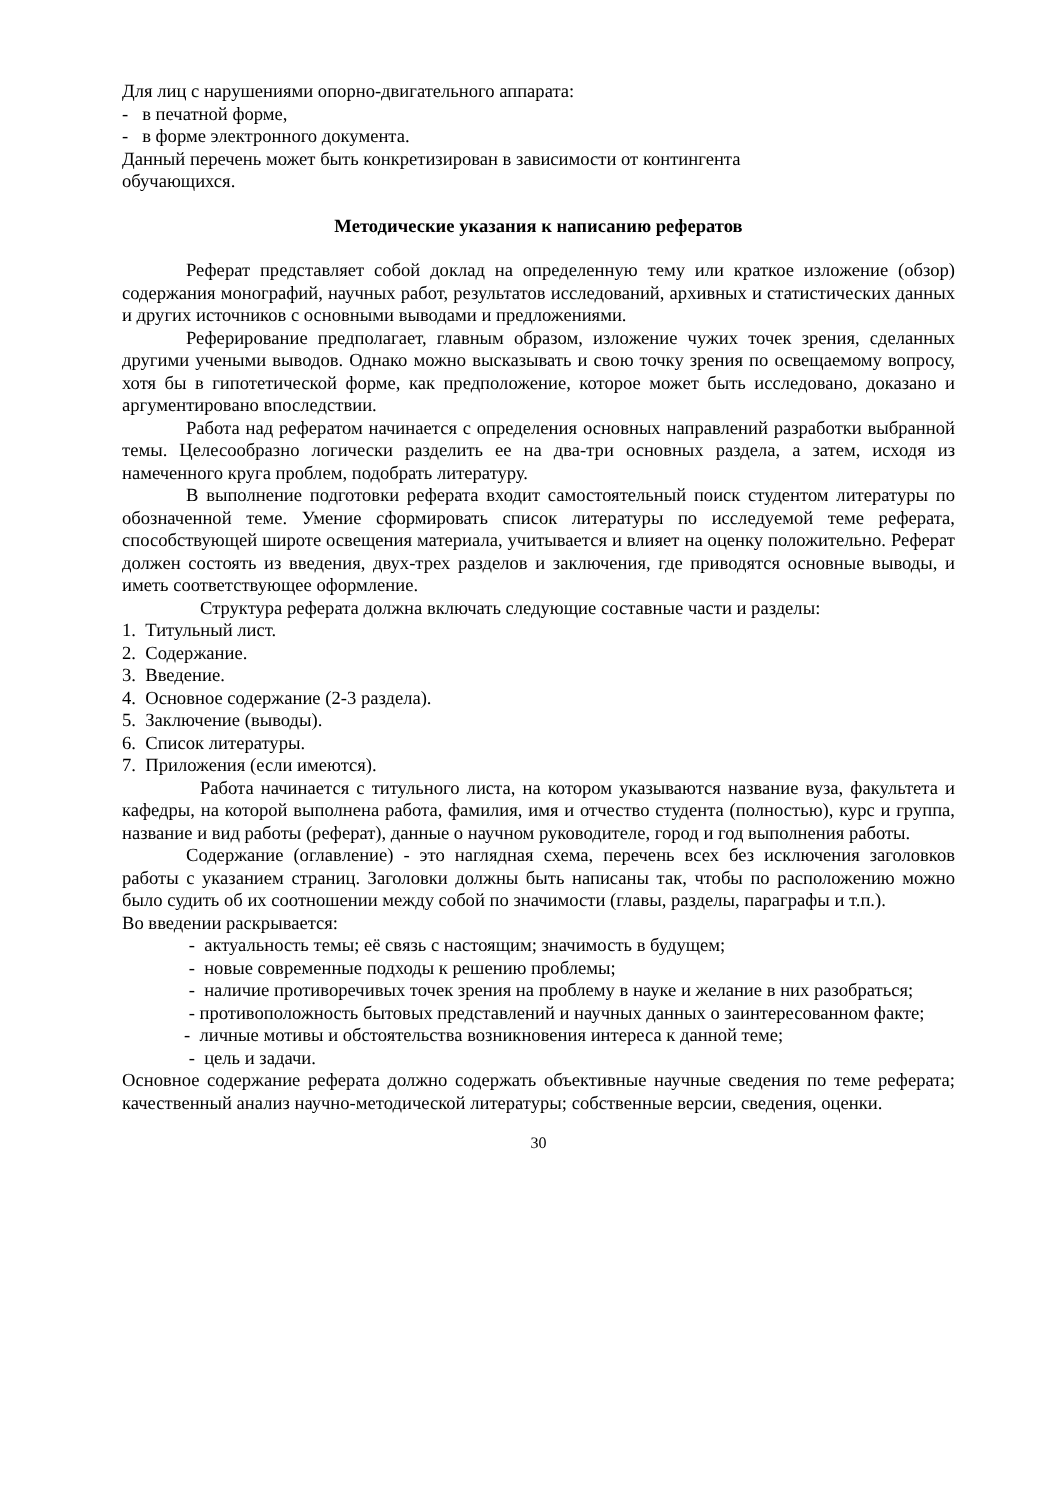Для лиц с нарушениями опорно-двигательного аппарата:
- в печатной форме,
- в форме электронного документа.
Данный перечень может быть конкретизирован в зависимости от контингента
обучающихся.
Методические указания к написанию рефератов
Реферат представляет собой доклад на определенную тему или краткое изложение (обзор) содержания монографий, научных работ, результатов исследований, архивных и статистических данных и других источников с основными выводами и предложениями.
Реферирование предполагает, главным образом, изложение чужих точек зрения, сделанных другими учеными выводов. Однако можно высказывать и свою точку зрения по освещаемому вопросу, хотя бы в гипотетической форме, как предположение, которое может быть исследовано, доказано и аргументировано впоследствии.
Работа над рефератом начинается с определения основных направлений разработки выбранной темы. Целесообразно логически разделить ее на два-три основных раздела, а затем, исходя из намеченного круга проблем, подобрать литературу.
В выполнение подготовки реферата входит самостоятельный поиск студентом литературы по обозначенной теме. Умение сформировать список литературы по исследуемой теме реферата, способствующей широте освещения материала, учитывается и влияет на оценку положительно. Реферат должен состоять из введения, двух-трех разделов и заключения, где приводятся основные выводы, и иметь соответствующее оформление.
Структура реферата должна включать следующие составные части и разделы:
1. Титульный лист.
2. Содержание.
3. Введение.
4. Основное содержание (2-3 раздела).
5. Заключение (выводы).
6. Список литературы.
7. Приложения (если имеются).
Работа начинается с титульного листа, на котором указываются название вуза, факультета и кафедры, на которой выполнена работа, фамилия, имя и отчество студента (полностью), курс и группа, название и вид работы (реферат), данные о научном руководителе, город и год выполнения работы.
Содержание (оглавление) - это наглядная схема, перечень всех без исключения заголовков работы с указанием страниц. Заголовки должны быть написаны так, чтобы по расположению можно было судить об их соотношении между собой по значимости (главы, разделы, параграфы и т.п.).
Во введении раскрывается:
- актуальность темы; её связь с настоящим; значимость в будущем;
- новые современные подходы к решению проблемы;
- наличие противоречивых точек зрения на проблему в науке и желание в них разобраться;
- противоположность бытовых представлений и научных данных о заинтересованном факте;
- личные мотивы и обстоятельства возникновения интереса к данной теме;
- цель и задачи.
Основное содержание реферата должно содержать объективные научные сведения по теме реферата; качественный анализ научно-методической литературы; собственные версии, сведения, оценки.
30